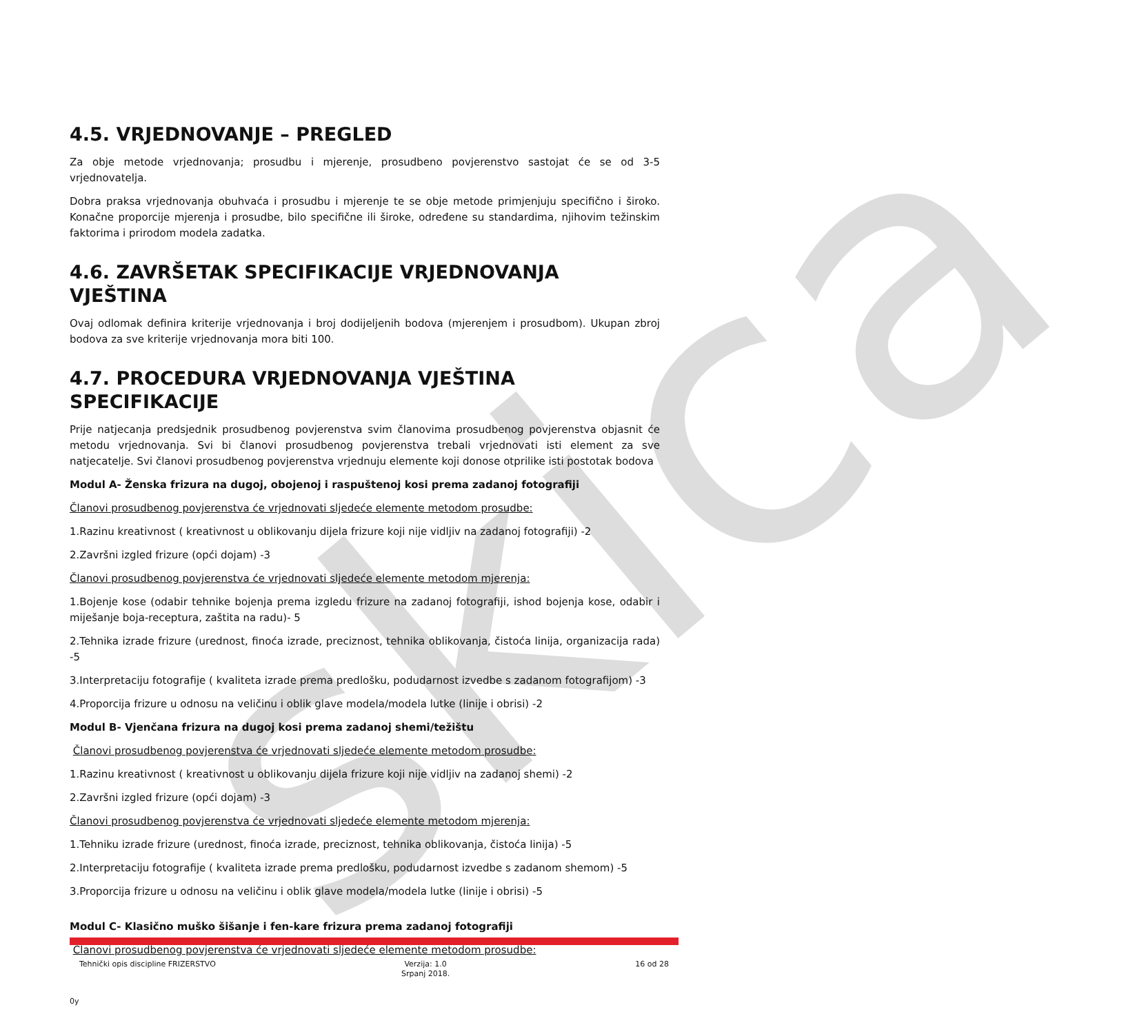skica
4.5. VRJEDNOVANJE – PREGLED
Za obje metode vrjednovanja; prosudbu i mjerenje, prosudbeno povjerenstvo sastojat će se od 3-5 vrjednovatelja.
Dobra praksa vrjednovanja obuhvaća i prosudbu i mjerenje te se obje metode primjenjuju specifično i široko. Konačne proporcije mjerenja i prosudbe, bilo specifične ili široke, određene su standardima, njihovim težinskim faktorima i prirodom modela zadatka.
4.6. ZAVRŠETAK SPECIFIKACIJE VRJEDNOVANJA VJEŠTINA
Ovaj odlomak definira kriterije vrjednovanja i broj dodijeljenih bodova (mjerenjem i prosudbom). Ukupan zbroj bodova za sve kriterije vrjednovanja mora biti 100.
4.7. PROCEDURA VRJEDNOVANJA VJEŠTINA SPECIFIKACIJE
Prije natjecanja predsjednik prosudbenog povjerenstva svim članovima prosudbenog povjerenstva objasnit će metodu vrjednovanja. Svi bi članovi prosudbenog povjerenstva trebali vrjednovati isti element za sve natjecatelje. Svi članovi prosudbenog povjerenstva vrjednuju elemente koji donose otprilike isti postotak bodova
Modul A- Ženska frizura na dugoj, obojenoj i raspuštenoj kosi prema zadanoj fotografiji
Članovi prosudbenog povjerenstva će vrjednovati sljedeće elemente metodom prosudbe:
1.Razinu kreativnost ( kreativnost u oblikovanju dijela frizure koji nije vidljiv na zadanoj fotografiji) -2
2.Završni izgled frizure (opći dojam) -3
Članovi prosudbenog povjerenstva će vrjednovati sljedeće elemente metodom mjerenja:
1.Bojenje kose (odabir tehnike bojenja prema izgledu frizure na zadanoj fotografiji, ishod bojenja kose, odabir i miješanje boja-receptura, zaštita na radu)- 5
2.Tehnika izrade frizure (urednost, finoća izrade, preciznost, tehnika oblikovanja, čistoća linija, organizacija rada) -5
3.Interpretaciju fotografije ( kvaliteta izrade prema predlošku, podudarnost izvedbe s zadanom fotografijom) -3
4.Proporcija frizure u odnosu na veličinu i oblik glave modela/modela lutke (linije i obrisi) -2
Modul B- Vjenčana frizura na dugoj kosi prema zadanoj shemi/težištu
Članovi prosudbenog povjerenstva će vrjednovati sljedeće elemente metodom prosudbe:
1.Razinu kreativnost ( kreativnost u oblikovanju dijela frizure koji nije vidljiv na zadanoj shemi) -2
2.Završni izgled frizure (opći dojam) -3
Članovi prosudbenog povjerenstva će vrjednovati sljedeće elemente metodom mjerenja:
1.Tehniku izrade frizure (urednost, finoća izrade, preciznost, tehnika oblikovanja, čistoća linija) -5
2.Interpretaciju fotografije ( kvaliteta izrade prema predlošku, podudarnost izvedbe s zadanom shemom) -5
3.Proporcija frizure u odnosu na veličinu i oblik glave modela/modela lutke (linije i obrisi) -5
Modul C- Klasično muško šišanje i fen-kare frizura prema zadanoj fotografiji
Članovi prosudbenog povjerenstva će vrjednovati sljedeće elemente metodom prosudbe:
Tehnički opis discipline FRIZERSTVO
Verzija: 1.0
Srpanj 2018.
16 od 28
0y